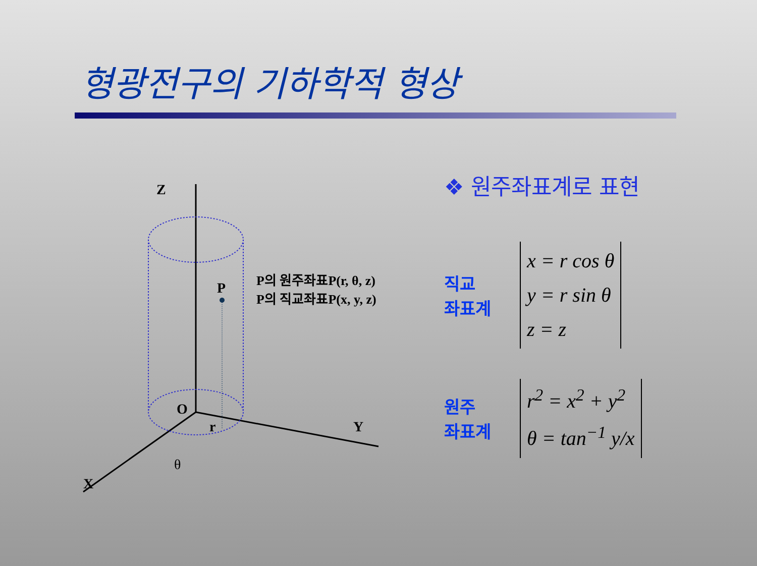형광전구의 기하학적 형상
Z
P
P의 원주좌표P(r, θ, z)
P의 직교좌표P(x, y, z)
O
r Y
θ
X
❖ 원주좌표계로 표현
직교
좌표계
x = r cos θ
y = r sin θ
z = z
원주
좌표계
r<sup>2</sup> = x<sup>2</sup> + y<sup>2</sup>
θ = tan<sup>−1</sup> y/x